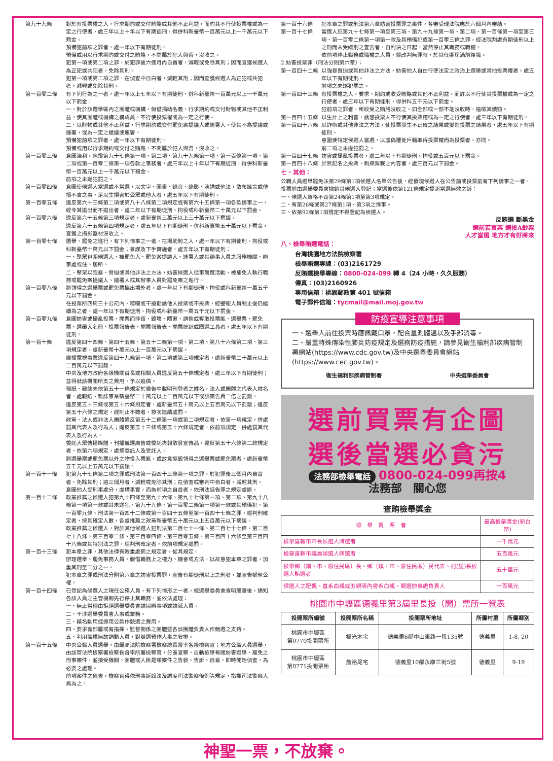第九十九條 對於有投票權之人，行求期約或交付賄賂或其他不正利益，而約其不行使投票權或為一定之行使者，處三年以上十年以下有期徒刑，得併科新臺幣一百萬元以上一千萬元以下罰金。
預備犯前項之罪者，處一年以下有期徒刑。
預備或用以行求期約或交付之賄賂，不問屬於犯人與否，沒收之。
犯第一項或第二項之罪，於犯罪後六個月內自首者，減輕或免除其刑；因而查獲候選人為正犯或共犯者，免除其刑。
犯第一項或第二項之罪，在偵查中自白者，減輕其刑；因而查獲候選人為正犯或共犯者，減輕或免除其刑。
第一百零二條 有下列行為之一者，處一年以上七年以下有期徒刑，併科新臺幣一百萬元以上一千萬元以下罰金：
一、對於該選舉區內之團體或機構，假借捐助名義，行求期約或交付財物或其他不正利益，使其團體或機構之構成員，不行使投票權或為一定之行使。
二、以財物或其他不正利益，行求期約或交付罷免案提議人或連署人，使其不為提議或連署，或為一定之提議或連署。
預備犯前項之罪者，處一年以下有期徒刑。
預備或用以行求期約或交付之賄賂，不問屬於犯人與否，沒收之。
第一百零三條 意圖漁利，包攬第九十七條第一項、第二項、第九十九條第一項、第一百條第一項、第二項或第一百零二條第一項各款之事務者，處三年以上十年以下有期徒刑，得併科新臺幣一百萬元以上一千萬元以下罰金。
前項之未遂犯罰之。
第一百零四條 意圖使候選人當選或不當選，以文字、圖畫、錄音、錄影、演講或他法，散布謠言或傳播不實之事，足以生損害於公眾或他人者，處五年以下有期徒刑。
第一百零五條 違反第六十三條第二項或第八十八條第二項規定或有第六十五條第一項各款情事之一，經令其退出而不退出者，處二年以下有期徒刑、拘役或科新臺幣二十萬元以下罰金。
第一百零六條 違反第六十五條第三項規定者，處新臺幣三萬元以上三十萬元以下罰鍰。
違反第六十五條第四項規定者，處五年以下有期徒刑，併科新臺幣五十萬元以下罰金，查獲之攝影器材沒收之。
第一百零七條 選舉、罷免之進行，有下列情事之一者，在場助勢之人，處一年以下有期徒刑、拘役或科新臺幣十萬元以下罰金；首謀及下手實施者，處五年以下有期徒刑：
一、聚眾包圍候選人、被罷免人、罷免案提議人、連署人或其辦事人員之服務機關、辦事處或住、居所。
二、聚眾以強暴、脅迫或其他非法之方法，妨害候選人從事競選活動、被罷免人執行職務或罷免案提議人、連署人或其辦事人員對罷免案之進行。
第一百零八條 將領得之選舉票或罷免票攜出場外者，處一年以下有期徒刑、拘役或科新臺幣一萬五千元以下罰金。
在投票所四周三十公尺內，喧嚷或干擾勸誘他人投票或不投票，經警衛人員制止後仍繼續為之者，處一年以下有期徒刑、拘役或科新臺幣一萬五千元以下罰金。
第一百零九條 意圖妨害或擾亂投票、開票而抑留、毀壞、隱匿、調換或奪取投票匭、選舉票、罷免票、選舉人名冊、投票報告表、開票報告表、開票統計或圈選工具者，處五年以下有期徒刑。
第一百十條 違反第四十四條、第四十五條、第五十二條第一項、第二項、第八十六條第二項、第三項規定者，處新臺幣十萬元以上一百萬元以下罰鍰。
廣播電視事業違反第四十九條第一項、第二項或第三項規定者，處新臺幣二十萬元以上二百萬元以下罰鍰。
中央及地方政府各級機關首長或相關人員違反第五十條規定者，處三年以下有期徒刑；並得就該機關所支之費用，予以追償。
報紙、雜誌未依第五十一條規定於廣告中載明刊登者之姓名，法人或團體之代表人姓名者，處報紙、雜誌事業新臺幣二十萬元以上二百萬元以下或該廣告費二倍之罰鍰。
違反第五十三條或第五十六條規定者，處新臺幣五十萬元以上五百萬元以下罰鍰；違反第五十六條之規定，經制止不聽者，按次連續處罰。
政黨、法人或非法人團體違反第五十二條第一項或第二項規定者，依第一項規定，併處罰其代表人及行為人；違反第五十三條或第五十六條規定者，依前項規定，併處罰其代表人及行為人。
委託大眾傳播媒體，刊播競選廣告或委託夾報散發宣傳品，違反第五十六條第二款規定者，依第六項規定，處罰委託人及受託人。
將選舉票或罷免票以外之物投入票匭，或故意撕毀領得之選舉票或罷免票者，處新臺幣五千元以上五萬元以下罰鍰。
第一百十一條 犯第九十七條第二項之罪或刑法第一百四十三條第一項之罪，於犯罪後三個月內自首者，免除其刑；逾三個月者，減輕或免除其刑；在偵查或審判中自白者，減輕其刑。
意圖他人受刑事處分，虛構事實，而為前項之自首者，依刑法誣告罪之規定處斷。
第一百十二條 政黨推薦之候選人犯第九十四條至第九十六條、第九十七條第一項、第二項、第九十八條第一項第一款或其未遂犯、第九十九條、第一百零二條第一項第一款或其預備犯、第一百零九條、刑法第一百四十二條或第一百四十五條至第一百四十七條之罪，經判刑確定者，按其確定人數，各處推薦之政黨新臺幣五十萬元以上五百萬元以下罰鍰。
政黨推薦之候選人，對於其他候選人犯刑法第二百七十一條、第二百七十七條、第二百七十八條、第三百零二條、第三百零四條、第三百零五條、第三百四十六條至第三百四十八條或其特別法之罪，經判刑確定者，依前項規定處罰。
第一百十三條 犯本章之罪，其他法律有較重處罰之規定者，從其規定。
辦理選舉、罷免事務人員，假借職務上之權力、機會或方法，以故意犯本章之罪者，加重其刑至二分之一。
犯本章之罪或刑法分則第六章之妨害投票罪，宣告有期徒刑以上之刑者，並宣告褫奪公權。
第一百十四條 已登記為候選人之現任公務人員，有下列情形之一者，經選舉委員會查明屬實後，通知各該人員之主管機關先行停止其職務，並依法處理：
一、無正當理由拒絕選舉委員會請協辦事項或請派人員。
二、干涉選舉委員會人事或業務。
三、藉名動用或挪用公款作競選之費用。
四、要求有部屬或有指揮、監督關係之團體暨各該團體負責人作競選之支持。
五、利用職權無故調動人員，對競選預作人事之安排。
第一百十五條 中央公職人員選舉，由最高法院檢察署檢察總長督率各級檢察官；地方公職人員選舉，由該管法院檢察署檢察長督率所屬檢察官，分區查察，自動檢舉有關妨害選舉、罷免之刑事案件，並接受機關、團體或人民是類案件之告發、告訴、自首，即時開始偵查，為必要之處理。
前項案件之偵查，檢察官得依刑事訴訟法及調度司法警察條例等規定，指揮司法警察人員為之。
第一百十六條 犯本章之罪或刑法第六章妨害投票罪之案件，各審受理法院應於六個月內審結。
第一百十七條 當選人犯第九十七條第一項至第三項、第九十九條第一項、第二項、第一百條第一項至第三項、第一百零二條第一項第一款及其預備犯或第一百零三條之罪，經法院判處有期徒刑以上之刑而未受緩刑之宣告者，自判決之日起，當然停止其職務或職權。
依前項停止職務或職權之人員，經改判無罪時，於其任期屆滿前復職。
2.妨害投票罪（刑法分則第六章）：
第一百四十二條 以強暴脅迫或其他非法之方法，妨害他人自由行使法定之政治上選舉或其他投票權者，處五年以下有期徒刑。
前項之未遂犯罰之。
第一百四十三條 有投票權之人，要求、期約或收受賄賂或其他不正利益，而許以不行使其投票權或為一定之行使者，處三年以下有期徒刑，得併科五千元以下罰金。
犯前項之罪者，所收受之賄賂沒收之。如全部或一部不能沒收時，追徵其價額。
第一百四十五條 以生計上之利害，誘惑投票人不行使其投票權或為一定之行使者，處三年以下有期徒刑。
第一百四十六條 以詐術或其他非法之方法，使投票發生不正確之結果或變造投票之結果者，處五年以下有期徒刑。
意圖使特定候選人當選，以虛偽遷徙戶籍取得投票權而為投票者，亦同。
前二項之未遂犯罰之。
第一百四十七條 妨害或擾亂投票者，處二年以下有期徒刑、拘役或五百元以下罰金。
第一百四十八條 於無記名之投票，刺探票載之內容者，處三百元以下罰金。
七、其他：
公職人員選舉罷免法第29條第1項候選人名單公告後，經發現候選人在公告前或投票前有下列情事之一者，投票前由選舉委員會撤銷其候選人登記；當選後依第121條規定提起當選無效之訴：
一、候選人資格不合第24條第1項至第3項規定。
二、有第26條或第27條第1項、第3項之情事。
三、依第92條第1項規定不得登記為候選人。
反賄選 斷黑金
選前若買票 選後A鈔票
人才當選 地方才有好將來
八、檢舉賄選電話：
台灣桃園地方法院檢察署
檢舉賄選專線：(03)2161729
反賄選檢舉專線：0800-024-099 轉 4（24 小時，久久服務）
傳真：(03)2160926
專用信箱：桃園郵政第 401 號信箱
電子郵件信箱：tycmail@mail.moj.gov.tw
防疫宣導注意事項
一、選舉人前往投票時應佩戴口罩，配合量測體溫以及手部消毒。
二、嚴重特殊傳染性肺炎防疫規定及選務防疫措施，請參見衛生福利部疾病管制署網站(https://www.cdc.gov.tw)及中央選舉委員會網站(https://www.cec.gov.tw)。
衛生福利部疾病管制署 中央選舉委員會
選前買票有企圖
選後當選必貪污
法務部檢舉電話 0800-024-099再按4
法務部　關心您
查賄檢舉獎金
| 檢 舉 買 票 者 | 最高檢舉獎金(新台幣) |
| 檢舉直轄市市長候選人賄選者 | 一千萬元 |
| 檢舉直轄市議員候選人賄選者 | 五百萬元 |
| 檢舉鄉（鎮、市、原住民區）長、鄉（鎮、市、原住民區）民代表、村(里)長候選人賄選者 | 五十萬元 |
| 候選人之配偶、直系血親或五親等內旁系血親、競選辦事處負責人 | 一百萬元 |
桃園市中壢區德義里第3屆里長投（開）票所一覽表
| 投開票所編號 | 投開票所名稱 | 投開票所地址 | 所屬村里 | 所屬鄰別 |
| --- | --- | --- | --- | --- |
| 桃園市中壢區 第0770投開票所 | 楊光木宅 | 德義里6鄰中山東路一段135號 | 德義里 | 1-8, 20 |
| 桃園市中壢區 第0771投開票所 | 詹裕尾宅 | 德義里10鄰永康三街5號 | 德義里 | 9-19 |
神聖一票，不放棄。